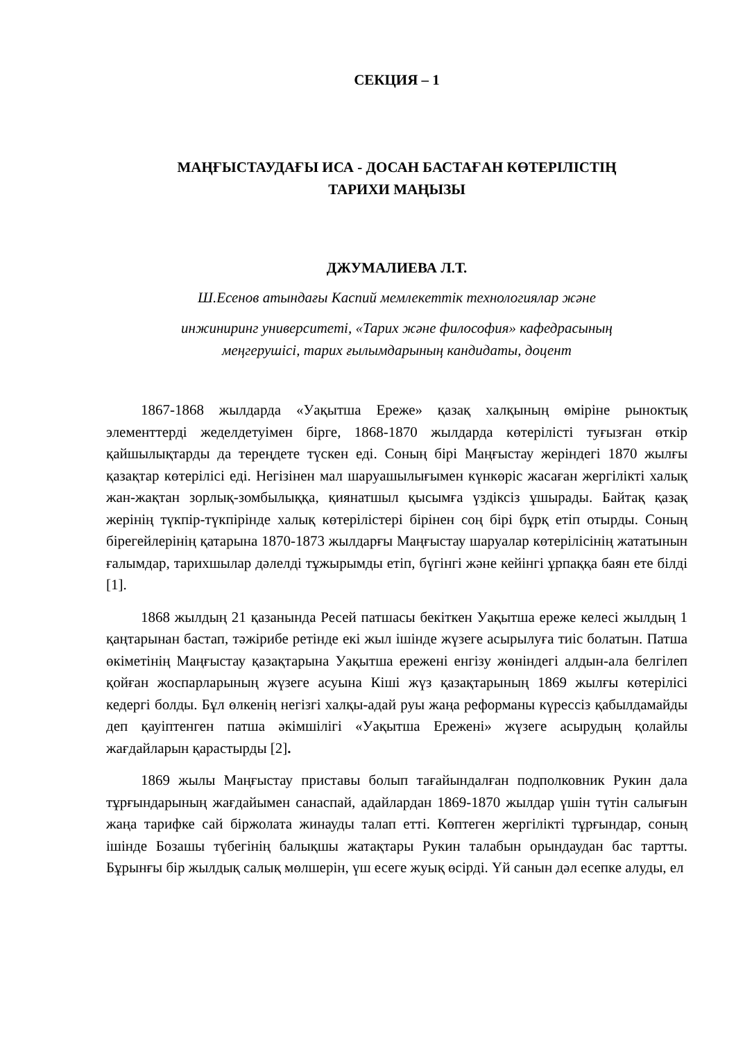СЕКЦИЯ – 1
МАҢҒЫСТАУДАҒЫ ИСА - ДОСАН БАСТАҒАН КӨТЕРІЛІСТІҢ
ТАРИХИ МАҢЫЗЫ
ДЖУМАЛИЕВА Л.Т.
Ш.Есенов атындағы Каспий мемлекеттік технологиялар және
инжиниринг университеті, «Тарих және философия» кафедрасының
меңгерушісі, тарих ғылымдарының кандидаты, доцент
1867-1868 жылдарда «Уақытша Ереже» қазақ халқының өміріне рыноктық элементтерді жеделдетуімен бірге, 1868-1870 жылдарда көтерілісті туғызған өткір қайшылықтарды да тереңдете түскен еді. Соның бірі Маңғыстау жеріндегі 1870 жылғы қазақтар көтерілісі еді. Негізінен мал шаруашылығымен күнкөріс жасаған жергілікті халық жан-жақтан зорлық-зомбылыққа, қиянатшыл қысымға үздіксіз ұшырады. Байтақ қазақ жерінің түкпір-түкпірінде халық көтерілістері бірінен соң бірі бұрқ етіп отырды. Соның бірегейлерінің қатарына 1870-1873 жылдарғы Маңғыстау шаруалар көтерілісінің жататынын ғалымдар, тарихшылар дәлелді тұжырымды етіп, бүгінгі және кейінгі ұрпаққа баян ете білді [1].
1868 жылдың 21 қазанында Ресей патшасы бекіткен Уақытша ереже келесі жылдың 1 қаңтарынан бастап, тәжірибе ретінде екі жыл ішінде жүзеге асырылуға тиіс болатын. Патша өкіметінің Маңғыстау қазақтарына Уақытша ережені енгізу жөніндегі алдын-ала белгілеп қойған жоспарларының жүзеге асуына Кіші жүз қазақтарының 1869 жылғы көтерілісі кедергі болды. Бұл өлкенің негізгі халқы-адай руы жаңа реформаны күрессіз қабылдамайды деп қауіптенген патша әкімшілігі «Уақытша Ережені» жүзеге асырудың қолайлы жағдайларын қарастырды [2].
1869 жылы Маңғыстау приставы болып тағайындалған подполковник Рукин дала тұрғындарының жағдайымен санаспай, адайлардан 1869-1870 жылдар үшін түтін салығын жаңа тарифке сай біржолата жинауды талап етті. Көптеген жергілікті тұрғындар, соның ішінде Бозашы түбегінің балықшы жатақтары Рукин талабын орындаудан бас тартты. Бұрынғы бір жылдық салық мөлшерін, үш есеге жуық өсірді. Үй санын дәл есепке алуды, ел